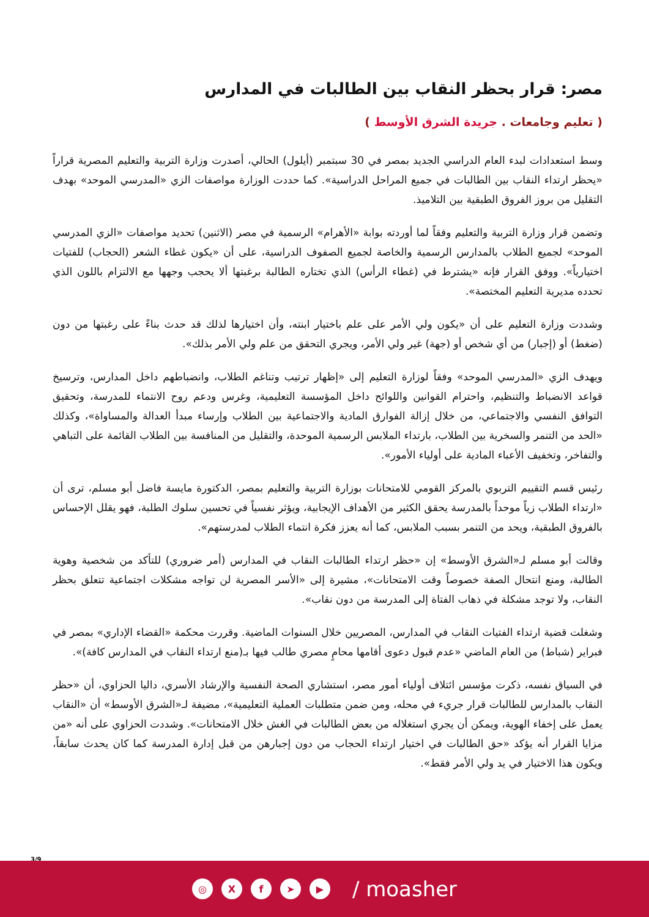مصر: قرار بحظر النقاب بين الطالبات في المدارس
( تعليم وجامعات . جريدة الشرق الأوسط )
وسط استعدادات لبدء العام الدراسي الجديد بمصر في 30 سبتمبر (أيلول) الحالي، أصدرت وزارة التربية والتعليم المصرية قراراً «يحظر ارتداء النقاب بين الطالبات في جميع المراحل الدراسية». كما حددت الوزارة مواصفات الزي «المدرسي الموحد» بهدف التقليل من بروز الفروق الطبقية بين التلاميذ.
وتضمن قرار وزارة التربية والتعليم وفقاً لما أوردته بوابة «الأهرام» الرسمية في مصر (الاثنين) تحديد مواصفات «الزي المدرسي الموحد» لجميع الطلاب بالمدارس الرسمية والخاصة لجميع الصفوف الدراسية، على أن «يكون غطاء الشعر (الحجاب) للفتيات اختيارياً». ووفق القرار فإنه «يشترط في (غطاء الرأس) الذي تختاره الطالبة برغبتها ألا يحجب وجهها مع الالتزام باللون الذي تحدده مديرية التعليم المختصة».
وشددت وزارة التعليم على أن «يكون ولي الأمر على علم باختيار ابنته، وأن اختيارها لذلك قد حدث بناءً على رغبتها من دون (ضغط) أو (إجبار) من أي شخص أو (جهة) غير ولي الأمر، ويجري التحقق من علم ولي الأمر بذلك».
ويهدف الزي «المدرسي الموحد» وفقاً لوزارة التعليم إلى «إظهار ترتيب وتناغم الطلاب، وانضباطهم داخل المدارس، وترسيخ قواعد الانضباط والتنظيم، واحترام القوانين واللوائح داخل المؤسسة التعليمية، وغرس ودعم روح الانتماء للمدرسة، وتحقيق التوافق النفسي والاجتماعي، من خلال إزالة الفوارق المادية والاجتماعية بين الطلاب وإرساء مبدأ العدالة والمساواة»، وكذلك «الحد من التنمر والسخرية بين الطلاب، بارتداء الملابس الرسمية الموحدة، والتقليل من المنافسة بين الطلاب القائمة على التباهي والتفاخر، وتخفيف الأعباء المادية على أولياء الأمور».
رئيس قسم التقييم التربوي بالمركز القومي للامتحانات بوزارة التربية والتعليم بمصر، الدكتورة مايسة فاضل أبو مسلم، ترى أن «ارتداء الطلاب زياً موحداً بالمدرسة يحقق الكثير من الأهداف الإيجابية، ويؤثر نفسياً في تحسين سلوك الطلبة، فهو يقلل الإحساس بالفروق الطبقية، ويحد من التنمر بسبب الملابس، كما أنه يعزز فكرة انتماء الطلاب لمدرستهم».
وقالت أبو مسلم لـ«الشرق الأوسط» إن «حظر ارتداء الطالبات النقاب في المدارس (أمر ضروري) للتأكد من شخصية وهوية الطالبة، ومنع انتحال الصفة خصوصاً وقت الامتحانات»، مشيرة إلى «الأسر المصرية لن تواجه مشكلات اجتماعية تتعلق بحظر النقاب، ولا توجد مشكلة في ذهاب الفتاة إلى المدرسة من دون نقاب».
وشغلت قضية ارتداء الفتيات النقاب في المدارس، المصريين خلال السنوات الماضية. وقررت محكمة «القضاء الإداري» بمصر في فبراير (شباط) من العام الماضي «عدم قبول دعوى أقامها محامٍ مصري طالب فيها بـ(منع ارتداء النقاب في المدارس كافة)».
في السياق نفسه، ذكرت مؤسس ائتلاف أولياء أمور مصر، استشاري الصحة النفسية والإرشاد الأسري، داليا الحزاوي، أن «حظر النقاب بالمدارس للطالبات قرار جريء في محله، ومن ضمن متطلبات العملية التعليمية»، مضيفة لـ«الشرق الأوسط» أن «النقاب يعمل على إخفاء الهوية، ويمكن أن يجري استغلاله من بعض الطالبات في الغش خلال الامتحانات». وشددت الحزاوي على أنه «من مزايا القرار أنه يؤكد «حق الطالبات في اختيار ارتداء الحجاب من دون إجبارهن من قبل إدارة المدرسة كما كان يحدث سابقاً، ويكون هذا الاختيار في يد ولي الأمر فقط».
3/9
◎ X f ➤ ▶
/ moasher